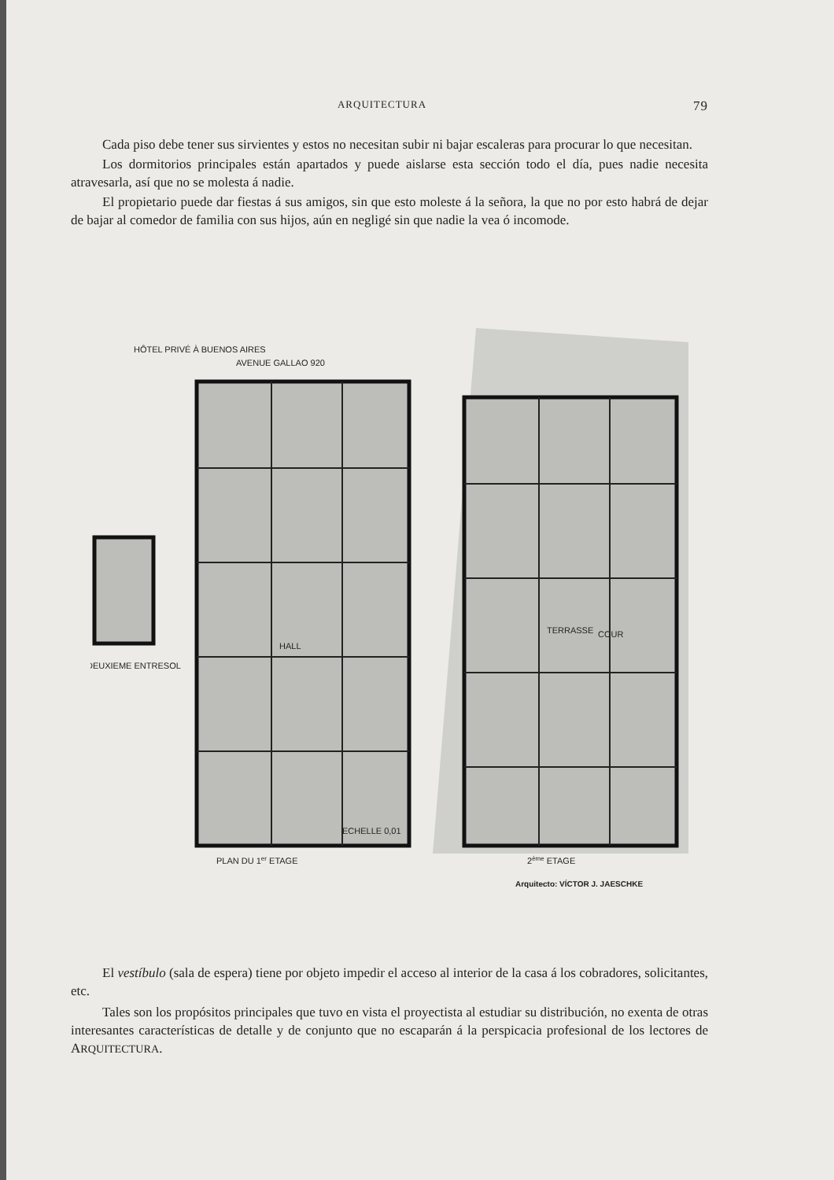ARQUITECTURA 79
Cada piso debe tener sus sirvientes y estos no necesitan subir ni bajar escaleras para procurar lo que necesitan.
Los dormitorios principales están apartados y puede aislarse esta sección todo el día, pues nadie necesita atravesarla, así que no se molesta á nadie.
El propietario puede dar fiestas á sus amigos, sin que esto moleste á la señora, la que no por esto habrá de dejar de bajar al comedor de familia con sus hijos, aún en negligé sin que nadie la vea ó incomode.
HÔTEL PRIVÉ À BUENOS AIRES
AVENUE GALLAO 920
DEUXIEME ENTRESOL
HALL
TERRASSE
COUR
PLAN DU 1er ETAGE
2ème ETAGE
ECHELLE 0,01
Arquitecto: VÍCTOR J. JAESCHKE
El vestíbulo (sala de espera) tiene por objeto impedir el acceso al interior de la casa á los cobradores, solicitantes, etc.
Tales son los propósitos principales que tuvo en vista el proyectista al estudiar su distribución, no exenta de otras interesantes características de detalle y de conjunto que no escaparán á la perspicacia profesional de los lectores de ARQUITECTURA.